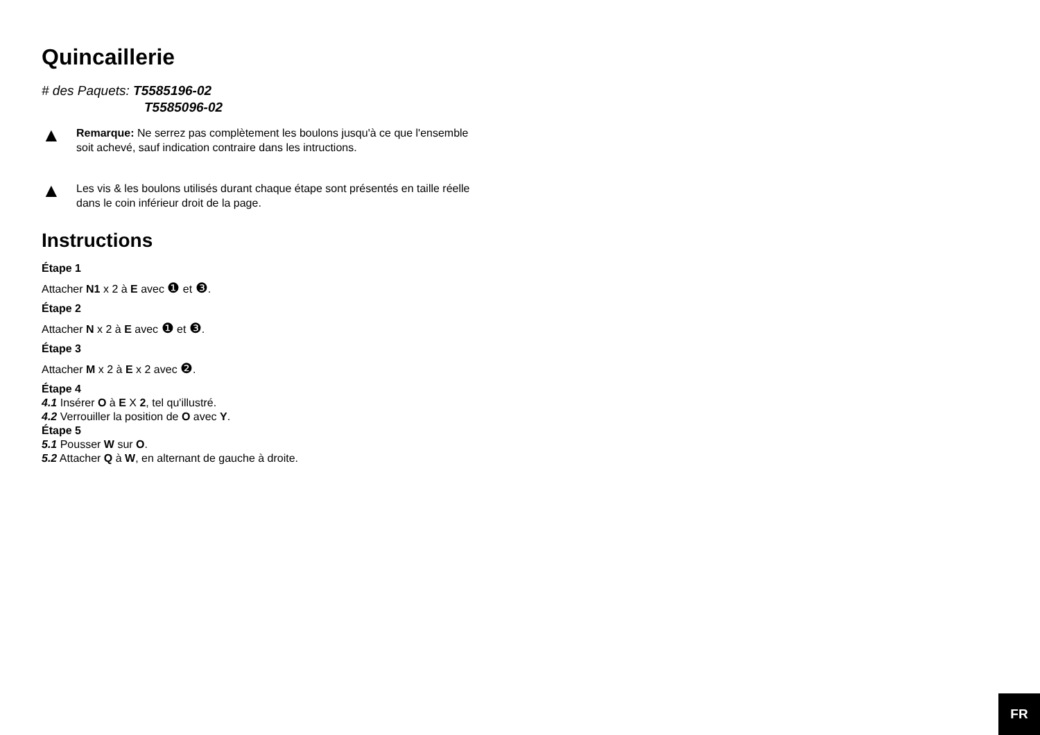Quincaillerie
# des Paquets: T5585196-02
T5585096-02
▲
Remarque: Ne serrez pas complètement les boulons jusqu'à ce que l'ensemble soit achevé, sauf indication contraire dans les intructions.
▲
Les vis & les boulons utilisés durant chaque étape sont présentés en taille réelle dans le coin inférieur droit de la page.
Instructions
Étape 1
Attacher N1 x 2 à E avec ❶ et ❸.
Étape 2
Attacher N x 2 à E avec ❶ et ❸.
Étape 3
Attacher M x 2 à E x 2 avec ❷.
Étape 4
4.1 Insérer O à E X 2, tel qu'illustré.
4.2 Verrouiller la position de O avec Y.
Étape 5
5.1 Pousser W sur O.
5.2 Attacher Q à W, en alternant de gauche à droite.
FR